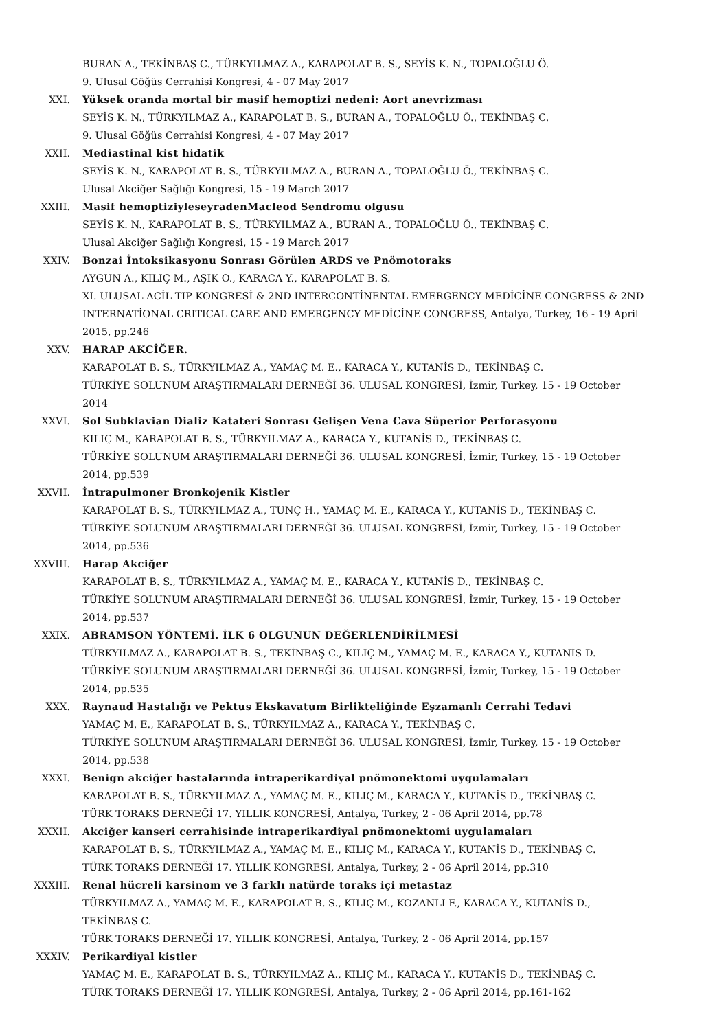BURAN A., TEKİNBAŞ C., TÜRKYILMAZ A., KARAPOLAT B. S., SEYİS K. N., TOPALOĞLU Ö.
9. Ulusal Göğüs Cerrahisi Kongresi, 4 - 07 May 2017
XXI. Yüksek oranda mortal bir masif hemoptizi nedeni: Aort anevrizması
SEYİS K. N., TÜRKYILMAZ A., KARAPOLAT B. S., BURAN A., TOPALOĞLU Ö., TEKİNBAŞ C.
9. Ulusal Göğüs Cerrahisi Kongresi, 4 - 07 May 2017
XXII. Mediastinal kist hidatik
SEYİS K. N., KARAPOLAT B. S., TÜRKYILMAZ A., BURAN A., TOPALOĞLU Ö., TEKİNBAŞ C.
Ulusal Akciğer Sağlığı Kongresi, 15 - 19 March 2017
XXIII. Masif hemoptiziyleseyradenMacleod Sendromu olgusu
SEYİS K. N., KARAPOLAT B. S., TÜRKYILMAZ A., BURAN A., TOPALOĞLU Ö., TEKİNBAŞ C.
Ulusal Akciğer Sağlığı Kongresi, 15 - 19 March 2017
XXIV. Bonzai İntoksikasyonu Sonrası Görülen ARDS ve Pnömotoraks
AYGUN A., KILIÇ M., AŞIK O., KARACA Y., KARAPOLAT B. S.
XI. ULUSAL ACİL TIP KONGRESİ & 2ND INTERCONTİNENTAL EMERGENCY MEDİCİNE CONGRESS & 2ND INTERNATİONAL CRITICAL CARE AND EMERGENCY MEDİCİNE CONGRESS, Antalya, Turkey, 16 - 19 April 2015, pp.246
XXV. HARAP AKCİĞER.
KARAPOLAT B. S., TÜRKYILMAZ A., YAMAÇ M. E., KARACA Y., KUTANİS D., TEKİNBAŞ C.
TÜRKİYE SOLUNUM ARAŞTIRMALARI DERNEĞİ 36. ULUSAL KONGRESİ, İzmir, Turkey, 15 - 19 October 2014
XXVI. Sol Subklavian Dializ Katateri Sonrası Gelişen Vena Cava Süperior Perforasyonu
KILIÇ M., KARAPOLAT B. S., TÜRKYILMAZ A., KARACA Y., KUTANİS D., TEKİNBAŞ C.
TÜRKİYE SOLUNUM ARAŞTIRMALARI DERNEĞİ 36. ULUSAL KONGRESİ, İzmir, Turkey, 15 - 19 October 2014, pp.539
XXVII. İntrapulmoner Bronkojenik Kistler
KARAPOLAT B. S., TÜRKYILMAZ A., TUNÇ H., YAMAÇ M. E., KARACA Y., KUTANİS D., TEKİNBAŞ C.
TÜRKİYE SOLUNUM ARAŞTIRMALARI DERNEĞİ 36. ULUSAL KONGRESİ, İzmir, Turkey, 15 - 19 October 2014, pp.536
XXVIII. Harap Akciğer
KARAPOLAT B. S., TÜRKYILMAZ A., YAMAÇ M. E., KARACA Y., KUTANİS D., TEKİNBAŞ C.
TÜRKİYE SOLUNUM ARAŞTIRMALARI DERNEĞİ 36. ULUSAL KONGRESİ, İzmir, Turkey, 15 - 19 October 2014, pp.537
XXIX. ABRAMSON YÖNTEMİ. İLK 6 OLGUNUN DEĞERLENDİRİLMESİ
TÜRKYILMAZ A., KARAPOLAT B. S., TEKİNBAŞ C., KILIÇ M., YAMAÇ M. E., KARACA Y., KUTANİS D.
TÜRKİYE SOLUNUM ARAŞTIRMALARI DERNEĞİ 36. ULUSAL KONGRESİ, İzmir, Turkey, 15 - 19 October 2014, pp.535
XXX. Raynaud Hastalığı ve Pektus Ekskavatum Birlikteliğinde Eşzamanlı Cerrahi Tedavi
YAMAÇ M. E., KARAPOLAT B. S., TÜRKYILMAZ A., KARACA Y., TEKİNBAŞ C.
TÜRKİYE SOLUNUM ARAŞTIRMALARI DERNEĞİ 36. ULUSAL KONGRESİ, İzmir, Turkey, 15 - 19 October 2014, pp.538
XXXI. Benign akciğer hastalarında intraperikardiyal pnömonektomi uygulamaları
KARAPOLAT B. S., TÜRKYILMAZ A., YAMAÇ M. E., KILIÇ M., KARACA Y., KUTANİS D., TEKİNBAŞ C.
TÜRK TORAKS DERNEĞİ 17. YILLIK KONGRESİ, Antalya, Turkey, 2 - 06 April 2014, pp.78
XXXII. Akciğer kanseri cerrahisinde intraperikardiyal pnömonektomi uygulamaları
KARAPOLAT B. S., TÜRKYILMAZ A., YAMAÇ M. E., KILIÇ M., KARACA Y., KUTANİS D., TEKİNBAŞ C.
TÜRK TORAKS DERNEĞİ 17. YILLIK KONGRESİ, Antalya, Turkey, 2 - 06 April 2014, pp.310
XXXIII. Renal hücreli karsinom ve 3 farklı natürde toraks içi metastaz
TÜRKYILMAZ A., YAMAÇ M. E., KARAPOLAT B. S., KILIÇ M., KOZANLI F., KARACA Y., KUTANİS D., TEKİNBAŞ C.
TÜRK TORAKS DERNEĞİ 17. YILLIK KONGRESİ, Antalya, Turkey, 2 - 06 April 2014, pp.157
XXXIV. Perikardiyal kistler
YAMAÇ M. E., KARAPOLAT B. S., TÜRKYILMAZ A., KILIÇ M., KARACA Y., KUTANİS D., TEKİNBAŞ C.
TÜRK TORAKS DERNEĞİ 17. YILLIK KONGRESİ, Antalya, Turkey, 2 - 06 April 2014, pp.161-162